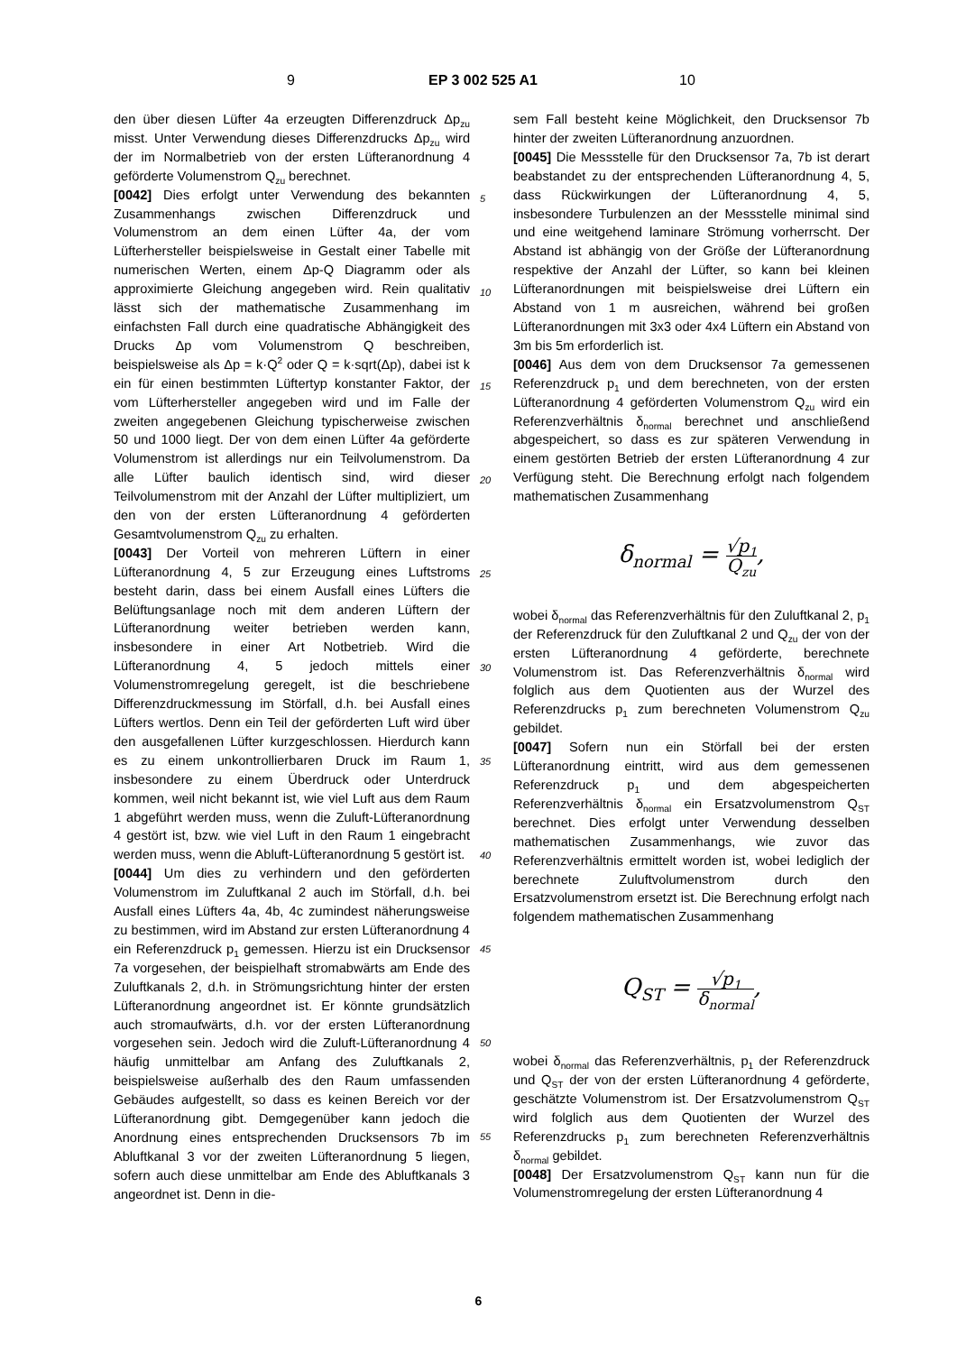9 EP 3 002 525 A1 10
den über diesen Lüfter 4a erzeugten Differenzdruck Δp<sub>zu</sub> misst. Unter Verwendung dieses Differenzdrucks Δp<sub>zu</sub> wird der im Normalbetrieb von der ersten Lüfteranordnung 4 geförderte Volumenstrom Q<sub>zu</sub> berechnet.
[0042] Dies erfolgt unter Verwendung des bekannten Zusammenhangs zwischen Differenzdruck und Volumenstrom an dem einen Lüfter 4a, der vom Lüfterhersteller beispielsweise in Gestalt einer Tabelle mit numerischen Werten, einem Δp-Q Diagramm oder als approximierte Gleichung angegeben wird. Rein qualitativ lässt sich der mathematische Zusammenhang im einfachsten Fall durch eine quadratische Abhängigkeit des Drucks Δp vom Volumenstrom Q beschreiben, beispielsweise als Δp = k·Q<sup>2</sup> oder Q = k·sqrt(Δp), dabei ist k ein für einen bestimmten Lüftertyp konstanter Faktor, der vom Lüfterhersteller angegeben wird und im Falle der zweiten angegebenen Gleichung typischerweise zwischen 50 und 1000 liegt. Der von dem einen Lüfter 4a geförderte Volumenstrom ist allerdings nur ein Teilvolumenstrom. Da alle Lüfter baulich identisch sind, wird dieser Teilvolumenstrom mit der Anzahl der Lüfter multipliziert, um den von der ersten Lüfteranordnung 4 geförderten Gesamtvolumenstrom Q<sub>zu</sub> zu erhalten.
[0043] Der Vorteil von mehreren Lüftern in einer Lüfteranordnung 4, 5 zur Erzeugung eines Luftstroms besteht darin, dass bei einem Ausfall eines Lüfters die Belüftungsanlage noch mit dem anderen Lüftern der Lüfteranordnung weiter betrieben werden kann, insbesondere in einer Art Notbetrieb. Wird die Lüfteranordnung 4, 5 jedoch mittels einer Volumenstromregelung geregelt, ist die beschriebene Differenzdruckmessung im Störfall, d.h. bei Ausfall eines Lüfters wertlos. Denn ein Teil der geförderten Luft wird über den ausgefallenen Lüfter kurzgeschlossen. Hierdurch kann es zu einem unkontrollierbaren Druck im Raum 1, insbesondere zu einem Überdruck oder Unterdruck kommen, weil nicht bekannt ist, wie viel Luft aus dem Raum 1 abgeführt werden muss, wenn die Zuluft-Lüfteranordnung 4 gestört ist, bzw. wie viel Luft in den Raum 1 eingebracht werden muss, wenn die Abluft-Lüfteranordnung 5 gestört ist.
[0044] Um dies zu verhindern und den geförderten Volumenstrom im Zuluftkanal 2 auch im Störfall, d.h. bei Ausfall eines Lüfters 4a, 4b, 4c zumindest näherungsweise zu bestimmen, wird im Abstand zur ersten Lüfteranordnung 4 ein Referenzdruck p<sub>1</sub> gemessen. Hierzu ist ein Drucksensor 7a vorgesehen, der beispielhaft stromabwärts am Ende des Zuluftkanals 2, d.h. in Strömungsrichtung hinter der ersten Lüfteranordnung angeordnet ist. Er könnte grundsätzlich auch stromaufwärts, d.h. vor der ersten Lüfteranordnung vorgesehen sein. Jedoch wird die Zuluft-Lüfteranordnung 4 häufig unmittelbar am Anfang des Zuluftkanals 2, beispielsweise außerhalb des den Raum umfassenden Gebäudes aufgestellt, so dass es keinen Bereich vor der Lüfteranordnung gibt. Demgegenüber kann jedoch die Anordnung eines entsprechenden Drucksensors 7b im Abluftkanal 3 vor der zweiten Lüfteranordnung 5 liegen, sofern auch diese unmittelbar am Ende des Abluftkanals 3 angeordnet ist. Denn in die-
sem Fall besteht keine Möglichkeit, den Drucksensor 7b hinter der zweiten Lüfteranordnung anzuordnen.
[0045] Die Messstelle für den Drucksensor 7a, 7b ist derart beabstandet zu der entsprechenden Lüfteranordnung 4, 5, dass Rückwirkungen der Lüfteranordnung 4, 5, insbesondere Turbulenzen an der Messstelle minimal sind und eine weitgehend laminare Strömung vorherrscht. Der Abstand ist abhängig von der Größe der Lüfteranordnung respektive der Anzahl der Lüfter, so kann bei kleinen Lüfteranordnungen mit beispielsweise drei Lüftern ein Abstand von 1 m ausreichen, während bei großen Lüfteranordnungen mit 3x3 oder 4x4 Lüftern ein Abstand von 3m bis 5m erforderlich ist.
[0046] Aus dem von dem Drucksensor 7a gemessenen Referenzdruck p<sub>1</sub> und dem berechneten, von der ersten Lüfteranordnung 4 geförderten Volumenstrom Q<sub>zu</sub> wird ein Referenzverhältnis δ<sub>normal</sub> berechnet und anschließend abgespeichert, so dass es zur späteren Verwendung in einem gestörten Betrieb der ersten Lüfteranordnung 4 zur Verfügung steht. Die Berechnung erfolgt nach folgendem mathematischen Zusammenhang
δ<sub>normal</sub> = √p<sub>1</sub> Q<sub>zu</sub>,
wobei δ<sub>normal</sub> das Referenzverhältnis für den Zuluftkanal 2, p<sub>1</sub> der Referenzdruck für den Zuluftkanal 2 und Q<sub>zu</sub> der von der ersten Lüfteranordnung 4 geförderte, berechnete Volumenstrom ist. Das Referenzverhältnis δ<sub>normal</sub> wird folglich aus dem Quotienten aus der Wurzel des Referenzdrucks p<sub>1</sub> zum berechneten Volumenstrom Q<sub>zu</sub> gebildet.
[0047] Sofern nun ein Störfall bei der ersten Lüfteranordnung eintritt, wird aus dem gemessenen Referenzdruck p<sub>1</sub> und dem abgespeicherten Referenzverhältnis δ<sub>normal</sub> ein Ersatzvolumenstrom Q<sub>ST</sub> berechnet. Dies erfolgt unter Verwendung desselben mathematischen Zusammenhangs, wie zuvor das Referenzverhältnis ermittelt worden ist, wobei lediglich der berechnete Zuluftvolumenstrom durch den Ersatzvolumenstrom ersetzt ist. Die Berechnung erfolgt nach folgendem mathematischen Zusammenhang
Q<sub>ST</sub> = √p<sub>1</sub> δ<sub>normal</sub>,
wobei δ<sub>normal</sub> das Referenzverhältnis, p<sub>1</sub> der Referenzdruck und Q<sub>ST</sub> der von der ersten Lüfteranordnung 4 geförderte, geschätzte Volumenstrom ist. Der Ersatzvolumenstrom Q<sub>ST</sub> wird folglich aus dem Quotienten der Wurzel des Referenzdrucks p<sub>1</sub> zum berechneten Referenzverhältnis δ<sub>normal</sub> gebildet.
[0048] Der Ersatzvolumenstrom Q<sub>ST</sub> kann nun für die Volumenstromregelung der ersten Lüfteranordnung 4
5
10
15
20
25
30
35
40
45
50
55
6